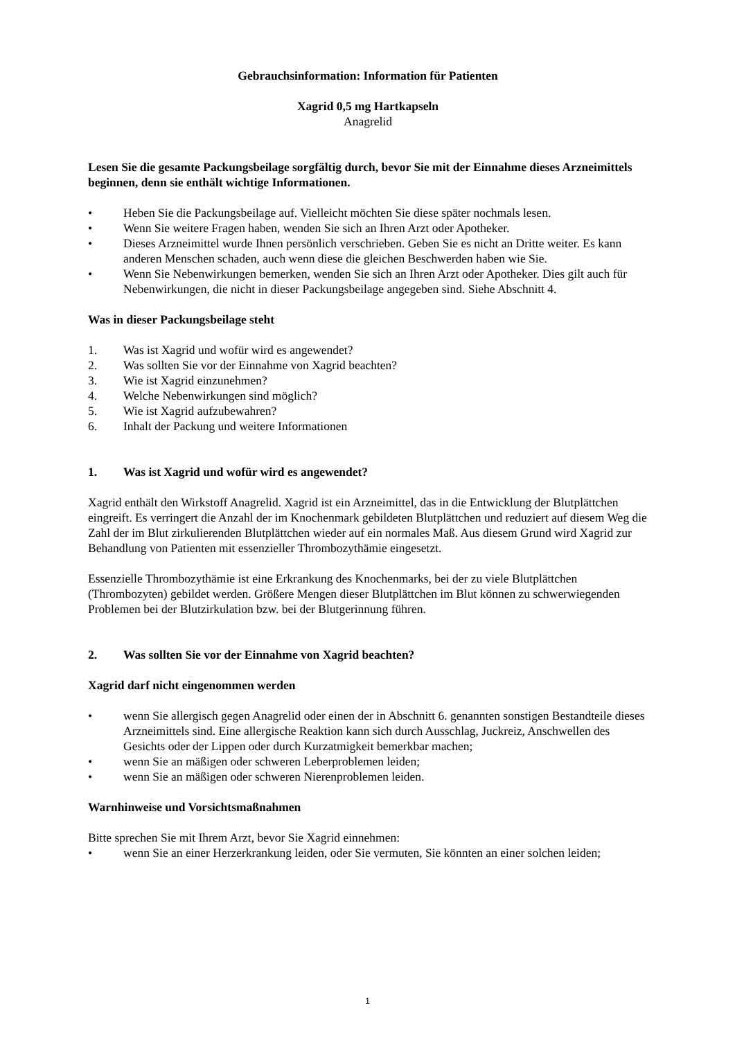Gebrauchsinformation: Information für Patienten
Xagrid 0,5 mg Hartkapseln
Anagrelid
Lesen Sie die gesamte Packungsbeilage sorgfältig durch, bevor Sie mit der Einnahme dieses Arzneimittels beginnen, denn sie enthält wichtige Informationen.
• Heben Sie die Packungsbeilage auf. Vielleicht möchten Sie diese später nochmals lesen.
• Wenn Sie weitere Fragen haben, wenden Sie sich an Ihren Arzt oder Apotheker.
• Dieses Arzneimittel wurde Ihnen persönlich verschrieben. Geben Sie es nicht an Dritte weiter. Es kann anderen Menschen schaden, auch wenn diese die gleichen Beschwerden haben wie Sie.
• Wenn Sie Nebenwirkungen bemerken, wenden Sie sich an Ihren Arzt oder Apotheker. Dies gilt auch für Nebenwirkungen, die nicht in dieser Packungsbeilage angegeben sind. Siehe Abschnitt 4.
Was in dieser Packungsbeilage steht
1. Was ist Xagrid und wofür wird es angewendet?
2. Was sollten Sie vor der Einnahme von Xagrid beachten?
3. Wie ist Xagrid einzunehmen?
4. Welche Nebenwirkungen sind möglich?
5. Wie ist Xagrid aufzubewahren?
6. Inhalt der Packung und weitere Informationen
1. Was ist Xagrid und wofür wird es angewendet?
Xagrid enthält den Wirkstoff Anagrelid. Xagrid ist ein Arzneimittel, das in die Entwicklung der Blutplättchen eingreift. Es verringert die Anzahl der im Knochenmark gebildeten Blutplättchen und reduziert auf diesem Weg die Zahl der im Blut zirkulierenden Blutplättchen wieder auf ein normales Maß. Aus diesem Grund wird Xagrid zur Behandlung von Patienten mit essenzieller Thrombozythämie eingesetzt.
Essenzielle Thrombozythämie ist eine Erkrankung des Knochenmarks, bei der zu viele Blutplättchen (Thrombozyten) gebildet werden. Größere Mengen dieser Blutplättchen im Blut können zu schwerwiegenden Problemen bei der Blutzirkulation bzw. bei der Blutgerinnung führen.
2. Was sollten Sie vor der Einnahme von Xagrid beachten?
Xagrid darf nicht eingenommen werden
• wenn Sie allergisch gegen Anagrelid oder einen der in Abschnitt 6. genannten sonstigen Bestandteile dieses Arzneimittels sind. Eine allergische Reaktion kann sich durch Ausschlag, Juckreiz, Anschwellen des Gesichts oder der Lippen oder durch Kurzatmigkeit bemerkbar machen;
• wenn Sie an mäßigen oder schweren Leberproblemen leiden;
• wenn Sie an mäßigen oder schweren Nierenproblemen leiden.
Warnhinweise und Vorsichtsmaßnahmen
Bitte sprechen Sie mit Ihrem Arzt, bevor Sie Xagrid einnehmen:
• wenn Sie an einer Herzerkrankung leiden, oder Sie vermuten, Sie könnten an einer solchen leiden;
1